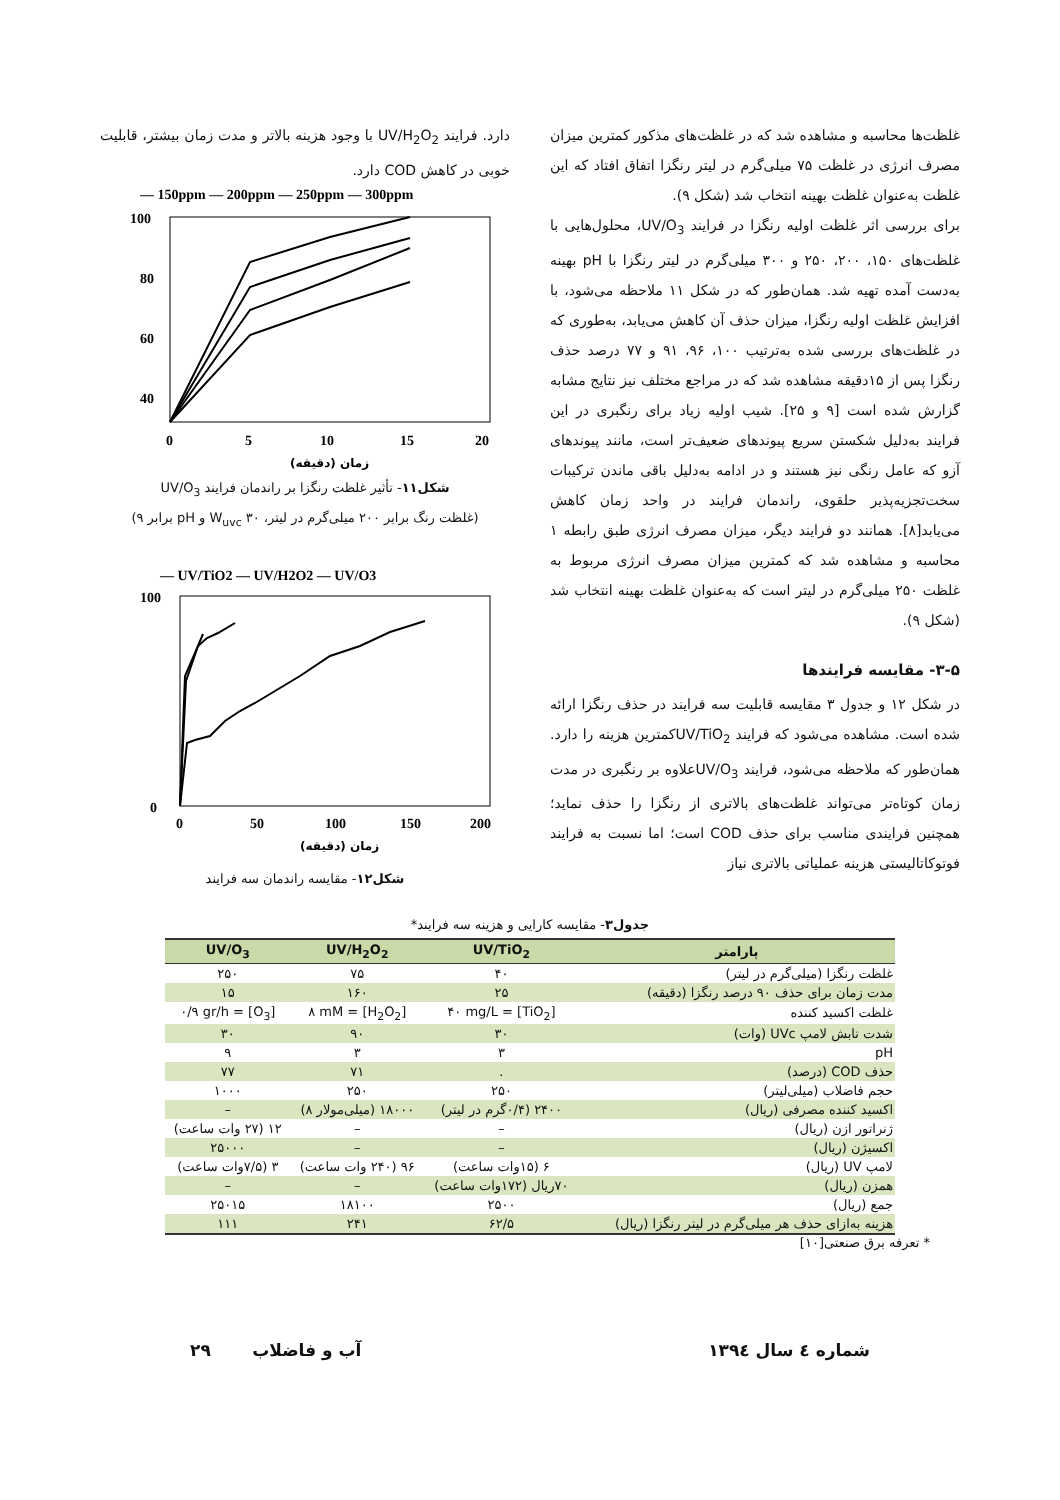غلظت‌ها محاسبه و مشاهده شد که در غلظت‌های مذکور کمترین میزان مصرف انرژی در غلظت ۷۵ میلی‌گرم در لیتر رنگزا اتفاق افتاد که این غلظت به‌عنوان غلظت بهینه انتخاب شد (شکل ۹).
برای بررسی اثر غلظت اولیه رنگزا در فرایند UV/O<sub>3</sub>، محلول‌هایی با غلظت‌های ۱۵۰، ۲۰۰، ۲۵۰ و ۳۰۰ میلی‌گرم در لیتر رنگزا با pH بهینه به‌دست آمده تهیه شد. همان‌طور که در شکل ۱۱ ملاحظه می‌شود، با افزایش غلظت اولیه رنگزا، میزان حذف آن کاهش می‌یابد، به‌طوری که در غلظت‌های بررسی شده به‌ترتیب ۱۰۰، ۹۶، ۹۱ و ۷۷ درصد حذف رنگزا پس از ۱۵دقیقه مشاهده شد که در مراجع مختلف نیز نتایج مشابه گزارش شده است [۹ و ۲۵]. شیب اولیه زیاد برای رنگبری در این فرایند به‌دلیل شکستن سریع پیوندهای ضعیف‌تر است، مانند پیوندهای آزو که عامل رنگی نیز هستند و در ادامه به‌دلیل باقی ماندن ترکیبات سخت‌تجزیه‌پذیر حلقوی، راندمان فرایند در واحد زمان کاهش می‌یابد[۸]. همانند دو فرایند دیگر، میزان مصرف انرژی طبق رابطه ۱ محاسبه و مشاهده شد که کمترین میزان مصرف انرژی مربوط به غلظت ۲۵۰ میلی‌گرم در لیتر است که به‌عنوان غلظت بهینه انتخاب شد (شکل ۹).
۳-۵- مقایسه فرایندها
در شکل ۱۲ و جدول ۳ مقایسه قابلیت سه فرایند در حذف رنگزا ارائه شده است. مشاهده می‌شود که فرایند UV/TiO<sub>2</sub>کمترین هزینه را دارد. همان‌طور که ملاحظه می‌شود، فرایند UV/O<sub>3</sub>علاوه بر رنگبری در مدت زمان کوتاه‌تر می‌تواند غلظت‌های بالاتری از رنگزا را حذف نماید؛ همچنین فرایندی مناسب برای حذف COD است؛ اما نسبت به فرایند فوتوکاتالیستی هزینه عملیاتی بالاتری نیاز
دارد. فرایند UV/H<sub>2</sub>O<sub>2</sub> با وجود هزینه بالاتر و مدت زمان بیشتر، قابلیت خوبی در کاهش COD دارد.
— 150ppm — 200ppm — 250ppm — 300ppm
100
80
60
40
0
0
5
10
15
20
زمان (دقیقه)
شکل۱۱- تأثیر غلظت رنگزا بر راندمان فرایند UV/O<sub>3</sub>
(غلظت رنگ برابر ۲۰۰ میلی‌گرم در لیتر، W<sub>uvc</sub> ۳۰ و pH برابر ۹)
— UV/TiO2 — UV/H2O2 — UV/O3
100
0
0
50
100
150
200
زمان (دقیقه)
شکل۱۲- مقایسه راندمان سه فرایند
جدول۳- مقایسه کارایی و هزینه سه فرایند*
| پارامتر | UV/TiO<sub>2</sub> | UV/H<sub>2</sub>O<sub>2</sub> | UV/O<sub>3</sub> |
| --- | --- | --- | --- |
| غلظت رنگزا (میلی‌گرم در لیتر) | ۴۰ | ۷۵ | ۲۵۰ |
| مدت زمان برای حذف ۹۰ درصد رنگزا (دقیقه) | ۲۵ | ۱۶۰ | ۱۵ |
| غلظت اکسید کننده | [TiO<sub>2</sub>] = ۴۰ mg/L | [H<sub>2</sub>O<sub>2</sub>] = ۸ mM | [O<sub>3</sub>] = ۰/۹ gr/h |
| شدت تابش لامپ UVc (وات) | ۳۰ | ۹۰ | ۳۰ |
| pH | ۳ | ۳ | ۹ |
| حذف COD (درصد) | . | ۷۱ | ۷۷ |
| حجم فاضلاب (میلی‌لیتر) | ۲۵۰ | ۲۵۰ | ۱۰۰۰ |
| اکسید کننده مصرفی (ریال) | ۲۴۰۰ (۰/۴گرم در لیتر) | ۱۸۰۰۰ (میلی‌مولار ۸) | – |
| ژنراتور ازن (ریال) | – | – | ۱۲ (۲۷ وات ساعت) |
| اکسیژن (ریال) | – | – | ۲۵۰۰۰ |
| لامپ UV (ریال) | ۶ (۱۵وات ساعت) | ۹۶ (۲۴۰ وات ساعت) | ۳ (۷/۵وات ساعت) |
| همزن (ریال) | ۷۰ریال (۱۷۲وات ساعت) | – | – |
| جمع (ریال) | ۲۵۰۰ | ۱۸۱۰۰ | ۲۵۰۱۵ |
| هزینه به‌ازای حذف هر میلی‌گرم در لیتر رنگزا (ریال) | ۶۲/۵ | ۲۴۱ | ۱۱۱ |
* تعرفه برق صنعتی[۱۰]
شماره ٤ سال ۱۳۹٤ آب و فاضلاب ۲۹